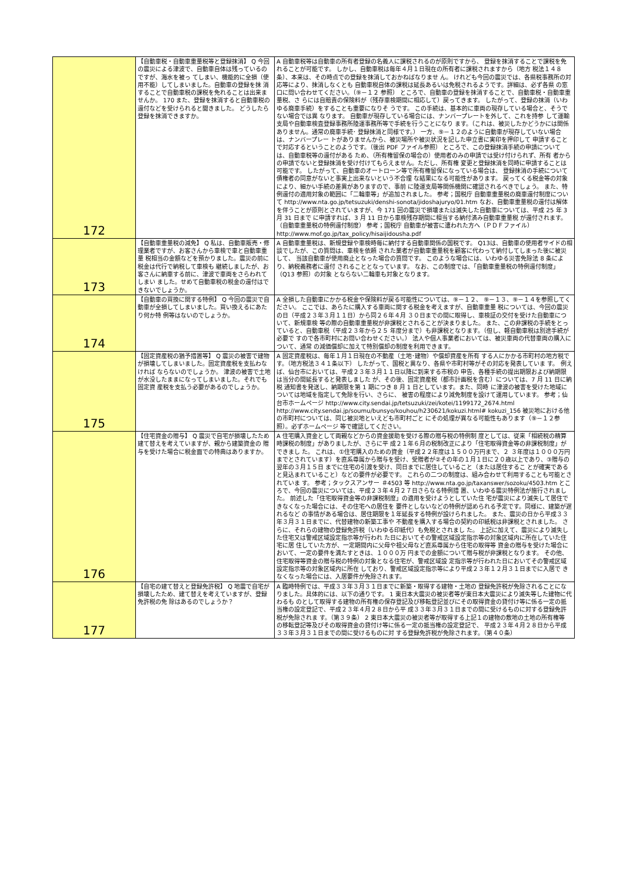| 172 | 【自動車税・自動車重量税等と登録抹消】 Q 今回の震災による津波で、自動車自体は残っているのですが、海水を被っ てしまい、機能的に全損（使用不能）してしまいました。自動車の登録を抹 消することで自動車税の課税を免れることは出来ませんか。 170 また、登録を抹消すると自動車税の還付などを受けられると聞きました。 どうしたら登録を抹消できますか。 | A 自動車税等は自動車の所有者登録の名義人に課税されるのが原則ですから、 登録を抹消することで課税を免れることが可能です。 しかし、自動車税は毎年４月１日現在の所有者に課税されますから（地方 税法１４８条）、本来は、その時点での登録を抹消しておかねばなりませ ん。 けれども今回の震災では、各県税事務所の対応等により、抹消しなくとも 自動車税自体の課税は延長あるいは免税されるようです。詳細は、必ず各県 の窓口に問い合わせてください。（⑨－１２ 参照） ところで、自動車の登録を抹消することで、自動車税・自動車重量税、さ らには自賠責の保険料が（残存車検期間に相応して）戻ってきます。 したがって、登録の抹消（いわゆる廃車手続）をすることも重要になりそ うです。 この手続は、基本的に車両の現存している場合と、そうでない場合では異 なります。 自動車が現存している場合には、ナンバープレートを外して、これを持参 して運輸支局や自動車検査登録事務所陸運事務所等で手続を行うことになり ます。（これは、被災したかどうかには関係ありません。通常の廃車手続･ 登録抹消と同様です。） 一方、⑨－１２のように自動車が現存していない場合は、ナンバープレー トがありませんから、被災場所や被災状況を記した申立書に実印を押印して 申請することで対応するということのようです。（後出 PDF ファイル参照） ところで、この登録抹消手続の申請については、自動車税等の還付がある ため、（所有権留保の場合の）使用者のみの申請では受け付けられず、所有 者からの申請でないと登録抹消を受け付けてもらえません。ただし、所有権 変更と登録抹消を同時に申請することは可能です。 したがって、自動車のオートローン等で所有権留保になっている場合は、 登録抹消の手続について債権者の同意がないと事実上出来ないという不合理 な結果になる可能性があります。 戻ってくる税金等の対象により、細かい手続の差異がありますので、事前 に陸運支局等関係機関に確認されるべきでしょう。 また、特例還付の適用対象の範囲に「二輪車等」が追加されました。 参考；国税庁 自動車重量税の廃車還付制度について http://www.nta.go.jp/tetsuzuki/denshi-sonota/jidoshajuryo/01.htm なお、自動車重量税の還付は解体を伴うことが原則とされていますが、今 171 回の震災で損壊または滅失した自動車については、平成 25 年 3 月 31 日まで に申請すれば、3 月 11 日から車検残存期間に相当する納付済み自動車重量税 が還付されます。（自動車重量税の特例還付制度） 参考；国税庁 自動車が被害に遭われた方へ（ＰＤＦファイル） http://www.mof.go.jp/tax_policy/hisaijidousha.pdf |
| 173 | 【自動車重量税の減免】 Q 私は、自動車販売・修理業者ですが、お客さんから車検で車と自動車重量 税相当の金額などを預かりました。震災の前に税金は代行で納税して車検も 継続しましたが、お客さんに納車する前に、津波で車両をさらわれてしまい ました。せめて自動車税の税金の還付はできないでしょうか。 | A 自動車重量税は、新規登録や車検時毎に納付する自動車関係の国税です。 Q13は、自動車の使用者サイドの相談でしたが、この質問は、車検を依頼 された業者が自動車重量税を顧客に代わって納付してしまった後に被災して、 当該自動車が使用廃止となった場合の質問です。 このような場合には、いわゆる災害免除法 8 条により、納税義務者に還付 されることとなっています。 なお、この制度では、「自動車重量税の特例還付制度」（Q13 参照）の対象 とならない二輪車も対象となります。 |
| 174 | 【自動車の買換に関する特例】 Q 今回の震災で自動車が全損してしまいました。買い換えるにあたり何か特 例等はないのでしょうか。 | A 全損した自動車にかかる税金や保険料が戻る可能性については、⑨－１２、 ⑨－１３、⑨－１４を参照してください。 ここでは、あらたに購入する車両に関する税金を考えますが、自動車重量 税については、今回の震災の日（平成２３年３月１１日）から同２６年４月 ３０日までの間に取得し、車検証の交付を受けた自動車について、新規車検 等の際の自動車重量税が非課税とされることが決まりました。 また、この非課税の手続をとっていると、自動車税（平成２３年から２５ 年度分まで）も非課税となります。（但し、軽自動車税は別途手続が必要で すので各市町村にお問い合わせください。） 法人や個人事業者においては、被災車両の代替車両の購入について、通常 の減価償却に加えて特別償却の制度を利用できます。 |
| 175 | 【固定資産税の猶予措置等】 Q 震災の被害で建物が損壊してしまいました。固定資産税を支払わなければ ならないのでしょうか。 津波の被害で土地が水没したままになってしまいました。それでも固定資 産税を支払う必要があるのでしょうか。 | A 固定資産税は、毎年１月１日現在の不動産（土地･建物）や償却資産を所有 する人にかかる市町村の地方税です。（地方税法３４１条以下） したがって、国税と異なり、各県や市町村等がその対応を発表していま す。 例えば、仙台市においては、平成２３年３月１１日以降に到来する市税の 申告、各種手続の提出期限および納期限は当分の間延長すると発表しました が、その後、固定資産税（都市計画税を含む）については、7 月 11 日に納税 通知書を発送し、納期限を第 1 期につき 8 月 1 日としています。また、同時 に津波の被害を受けた地域については地域を指定して免除を行い、さらに、 被害の程度により減免制度を設けて運用しています。 参考；仙台市ホームページ http://www.city.sendai.jp/tetsuzuki/zei/kotei/1199172_2674.html http://www.city.sendai.jp/soumu/bunsyo/kouhou/h230621/kokuzi.html# kokuzi_156 被災地における他の市町村については、同じ被災地といえども市町村ごと にその処理が異なる可能性もあります（⑨－１２参照）。必ずホームページ 等で確認してください。 |
| 176 | 【住宅資金の贈与】 Q 震災で自宅が損壊したため建て替えを考えていますが、親から建築資金の 贈与を受けた場合に税金面での特典はありますか。 | A 住宅購入資金として両親などからの資金援助を受ける際の贈与税の特例制 度としては、従来「相続税の精算時課税の制度」がありましたが、さらに平 成２１年６月の税制改正により「住宅取得資金等の非課税制度」ができまし た。 これは、①住宅購入のための資金（平成２２年度は１５００万円まで、２ ３年度は１０００万円までとされています）を直系尊属から贈与を受け、受贈者が②その年の１月１日に２０歳以上であり、③贈与の翌年の３月１５日 までに住宅の引渡を受け、同日までに居住していること（または居住するこ とが確実であると見込まれていること）などの要件が必要です。 これらの二つの制度は、組み合わせて利用することも可能とされていま す。 参考；タックスアンサー ＃4503 等 http://www.nta.go.jp/taxanswer/sozoku/4503.htm ところで、今回の震災については、平成２３年４月２７日さらなる特例措 置、いわゆる震災特例法が施行されました。 前述した「住宅取得資金等の非課税制度」の適用を受けようとしていた住 宅が震災により滅失して居住できなくなった場合には、その住宅への居住を 要件としないなどの特例が認められる予定です。同様に、建築が遅れるなど の事情がある場合は、居住期限を１年延長する特例が設けられました。 また、震災の日から平成３３年３月３１日までに、代替建物の新築工事や 不動産を購入する場合の契約の印紙税は非課税とされました。 さらに、それらの建物の登録免許税（いわゆる印紙代）も免税とされまし た。 上記に加えて、震災により滅失した住宅又は警戒区域設定指示等が行われ た日においてその警戒区域設定指示等の対象区域内に所在していた住宅に居 住していた方が、一定期間内に父母や祖父母など直系尊属から住宅の取得等 資金の贈与を受けた場合において、一定の要件を満たすときは、１０００万 円までの金額について贈与税が非課税となります。 その他、住宅取得等資金の贈与税の特例の対象となる住宅が、警戒区域設 定指示等が行われた日においてその警戒区域設定指示等の対象区域内に所在 しており、警戒区域設定指示等により平成２３年１２月３１日までに入居で きなくなった場合には、入居要件が免除されます。 |
| 177 | 【自宅の建て替えと登録免許税】 Q 地震で自宅が損壊したため、建て替えを考えていますが、登録免許税の免 除はあるのでしょうか？ | A 臨時特例では、平成３３年３月３１日までに新築・取得する建物・土地の 登録免許税が免除されることになりました。具体的には、以下の通りです。 1 東日本大震災の被災者等が東日本大震災により滅失等した建物に代わるも のとして取得する建物の所有権の保存登記及び移転登記並びにその取得資金の貸付け等に係る一定の抵当権の設定登記で、平成２３年４月２８日から平 成３３年３月３１日までの間に受けるものに対する登録免許税が免除されま す。（第３９条） 2 東日本大震災の被災者等が取得する上記１の建物の敷地の土地の所有権等 の移転登記等及びその取得資金の貸付け等に係る一定の抵当権の設定登記で、 平成２３年４月２８日から平成３３年３月３１日までの間に受けるものに対 する登録免許税が免除されます。（第４０条） |